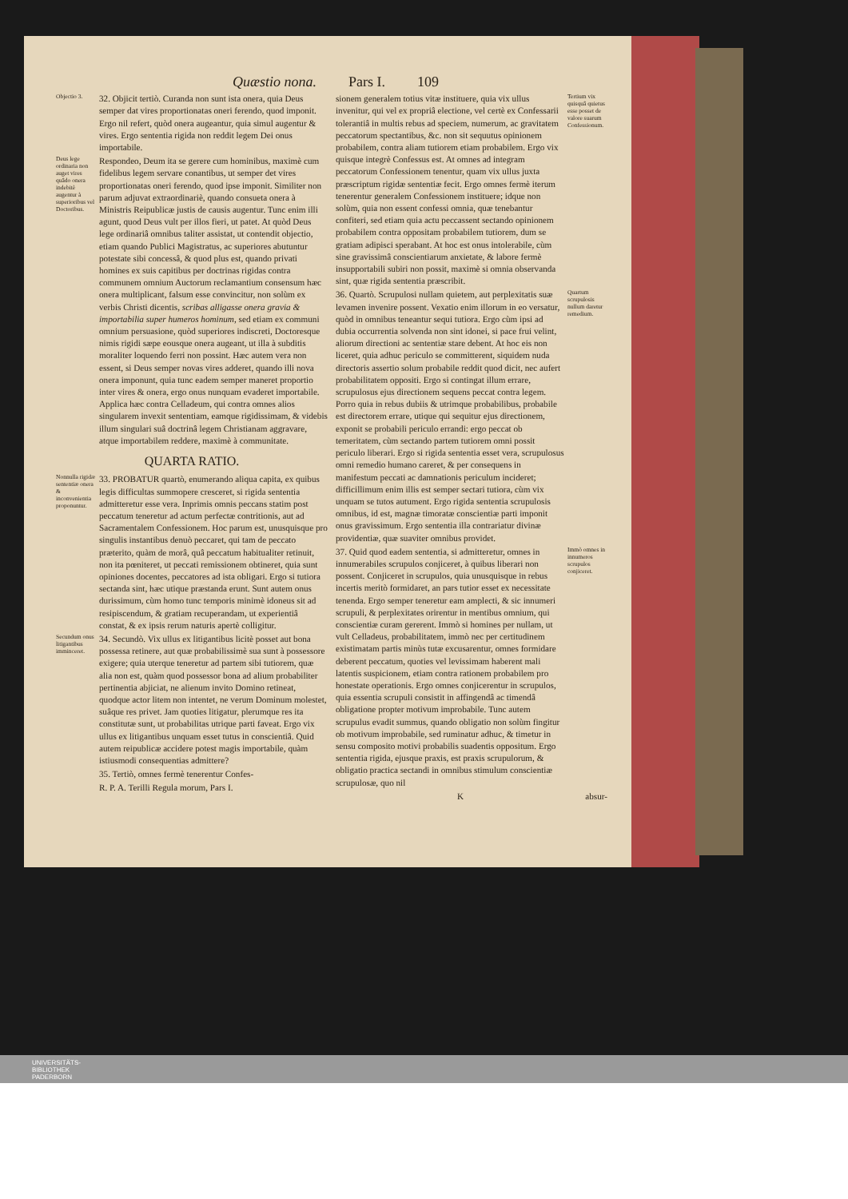Quæstio nona. Pars I. 109
Objectio 3.
32. Objicit tertiò. Curanda non sunt ista onera, quia Deus semper dat vires proportionatas oneri ferendo, quod imponit. Ergo nil refert, quòd onera augeantur, quia simul augentur & vires. Ergo sententia rigida non reddit legem Dei onus importabile.
Deus lege ordinaria non auget vires quâdo onera indebitè augentur à superioribus vel Doctoribus.
Respondeo, Deum ita se gerere cum hominibus, maximè cum fidelibus legem servare conantibus, ut semper det vires proportionatas oneri ferendo, quod ipse imponit. Similiter non parum adjuvat extraordinariè, quando consueta onera à Ministris Reipublicæ justis de causis augentur. Tunc enim illi agunt, quod Deus vult per illos fieri, ut patet. At quòd Deus lege ordinariâ omnibus taliter assistat, ut contendit objectio, etiam quando Publici Magistratus, ac superiores abutuntur potestate sibi concessâ, & quod plus est, quando privati homines ex suis capitibus per doctrinas rigidas contra communem omnium Auctorum reclamantium consensum hæc onera multiplicant, falsum esse convincitur, non solùm ex verbis Christi dicentis, scribas alligasse onera gravia & importabilia super humeros hominum, sed etiam ex communi omnium persuasione, quòd superiores indiscreti, Doctoresque nimis rigidi sæpe eousque onera augeant, ut illa à subditis moraliter loquendo ferri non possint. Hæc autem vera non essent, si Deus semper novas vires adderet, quando illi nova onera imponunt, quia tunc eadem semper maneret proportio inter vires & onera, ergo onus nunquam evaderet importabile. Applica hæc contra Celladeum, qui contra omnes alios singularem invexit sententiam, eamque rigidissimam, & videbis illum singulari suâ doctrinâ legem Christianam aggravare, atque importabilem reddere, maximè à communitate.
QUARTA RATIO.
Nonnulla rigidæ sententiæ onera & inconvenientia proponuntur.
33. PROBATUR quartò, enumerando aliqua capita, ex quibus legis difficultas summopere cresceret, si rigida sententia admitteretur esse vera. Inprimis omnis peccans statim post peccatum teneretur ad actum perfectæ contritionis, aut ad Sacramentalem Confessionem. Hoc parum est, unusquisque pro singulis instantibus denuò peccaret, qui tam de peccato præterito, quàm de morâ, quâ peccatum habitualiter retinuit, non ita pœniteret, ut peccati remissionem obtineret, quia sunt opiniones docentes, peccatores ad ista obligari. Ergo si tutiora sectanda sint, hæc utique præstanda erunt. Sunt autem onus durissimum, cùm homo tunc temporis minimè idoneus sit ad resipiscendum, & gratiam recuperandam, ut experientiâ constat, & ex ipsis rerum naturis apertè colligitur.
Secundum onus litigantibus imminceret.
34. Secundò. Vix ullus ex litigantibus licitè posset aut bona possessa retinere, aut quæ probabilissimè sua sunt à possessore exigere; quia uterque teneretur ad partem sibi tutiorem, quæ alia non est, quàm quod possessor bona ad alium probabiliter pertinentia abjiciat, ne alienum invito Domino retineat, quodque actor litem non intentet, ne verum Dominum molestet, suâque res privet. Jam quoties litigatur, plerumque res ita constitutæ sunt, ut probabilitas utrique parti faveat. Ergo vix ullus ex litigantibus unquam esset tutus in conscientiâ. Quid autem reipublicæ accidere potest magis importabile, quàm istiusmodi consequentias admittere?
35. Tertiò, omnes fermè tenerentur Confes-
R. P. A. Terilli Regula morum, Pars I.
sionem generalem totius vitæ instituere, quia vix ullus invenitur, qui vel ex propriâ electione, vel certè ex Confessarii tolerantiâ in multis rebus ad speciem, numerum, ac gravitatem peccatorum spectantibus, &c. non sit sequutus opinionem probabilem, contra aliam tutiorem etiam probabilem. Ergo vix quisque integrè Confessus est. At omnes ad integram peccatorum Confessionem tenentur, quam vix ullus juxta præscriptum rigidæ sententiæ fecit. Ergo omnes fermè iterum tenerentur generalem Confessionem instituere; idque non solùm, quia non essent confessi omnia, quæ tenebantur confiteri, sed etiam quia actu peccassent sectando opinionem probabilem contra oppositam probabilem tutiorem, dum se gratiam adipisci sperabant. At hoc est onus intolerabile, cùm sine gravissimâ conscientiarum anxietate, & labore fermè insupportabili subiri non possit, maximè si omnia observanda sint, quæ rigida sententia præscribit.
Tertium vix quisquâ quietus esse posset de valore suarum Confessionum.
36. Quartò. Scrupulosi nullam quietem, aut perplexitatis suæ levamen invenire possent. Vexatio enim illorum in eo versatur, quòd in omnibus teneantur sequi tutiora. Ergo cùm ipsi ad dubia occurrentia solvenda non sint idonei, si pace frui velint, aliorum directioni ac sententiæ stare debent. At hoc eis non liceret, quia adhuc periculo se committerent, siquidem nuda directoris assertio solum probabile reddit quod dicit, nec aufert probabilitatem oppositi. Ergo si contingat illum errare, scrupulosus ejus directionem sequens peccat contra legem. Porro quia in rebus dubiis & utrimque probabilibus, probabile est directorem errare, utique qui sequitur ejus directionem, exponit se probabili periculo errandi: ergo peccat ob temeritatem, cùm sectando partem tutiorem omni possit periculo liberari. Ergo si rigida sententia esset vera, scrupulosus omni remedio humano careret, & per consequens in manifestum peccati ac damnationis periculum incideret; difficillimum enim illis est semper sectari tutiora, cùm vix unquam se tutos autument. Ergo rigida sententia scrupulosis omnibus, id est, magnæ timoratæ conscientiæ parti imponit onus gravissimum. Ergo sententia illa contrariatur divinæ providentiæ, quæ suaviter omnibus providet.
Quartum scrupulosis nullum daretur remedium.
37. Quid quod eadem sententia, si admitteretur, omnes in innumerabiles scrupulos conjiceret, à quibus liberari non possent. Conjiceret in scrupulos, quia unusquisque in rebus incertis meritò formidaret, an pars tutior esset ex necessitate tenenda. Ergo semper teneretur eam amplecti, & sic innumeri scrupuli, & perplexitates orirentur in mentibus omnium, qui conscientiæ curam gererent. Immò si homines per nullam, ut vult Celladeus, probabilitatem, immò nec per certitudinem existimatam partis minùs tutæ excusarentur, omnes formidare deberent peccatum, quoties vel levissimam haberent mali latentis suspicionem, etiam contra rationem probabilem pro honestate operationis. Ergo omnes conjicerentur in scrupulos, quia essentia scrupuli consistit in affingendâ ac timendâ obligatione propter motivum improbabile. Tunc autem scrupulus evadit summus, quando obligatio non solùm fingitur ob motivum improbabile, sed ruminatur adhuc, & timetur in sensu composito motivi probabilis suadentis oppositum. Ergo sententia rigida, ejusque praxis, est praxis scrupulorum, & obligatio practica sectandi in omnibus stimulum conscientiæ scrupulosæ, quo nil
Immò omnes in innumeros scrupulos conjiceret.
K absur-
UNIVERSITÄTS-
BIBLIOTHEK
PADERBORN